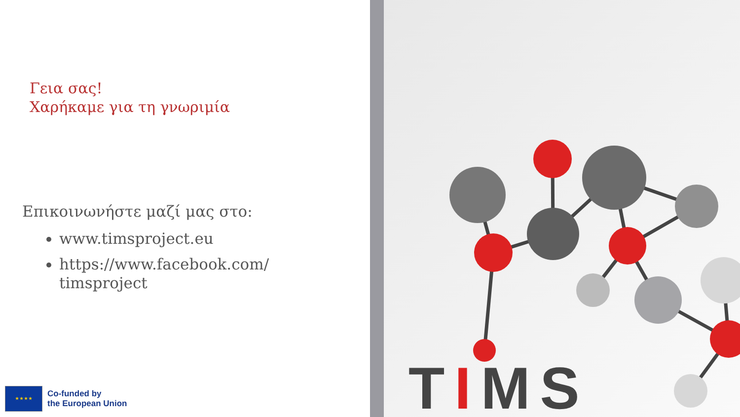Γεια σας!
Χαρήκαμε για τη γνωριμία
Επικοινωνήστε μαζί μας στο:
www.timsproject.eu
https://www.facebook.com/
timsproject
★ ★ ★ ★
Co-funded by
the European Union
TIMS